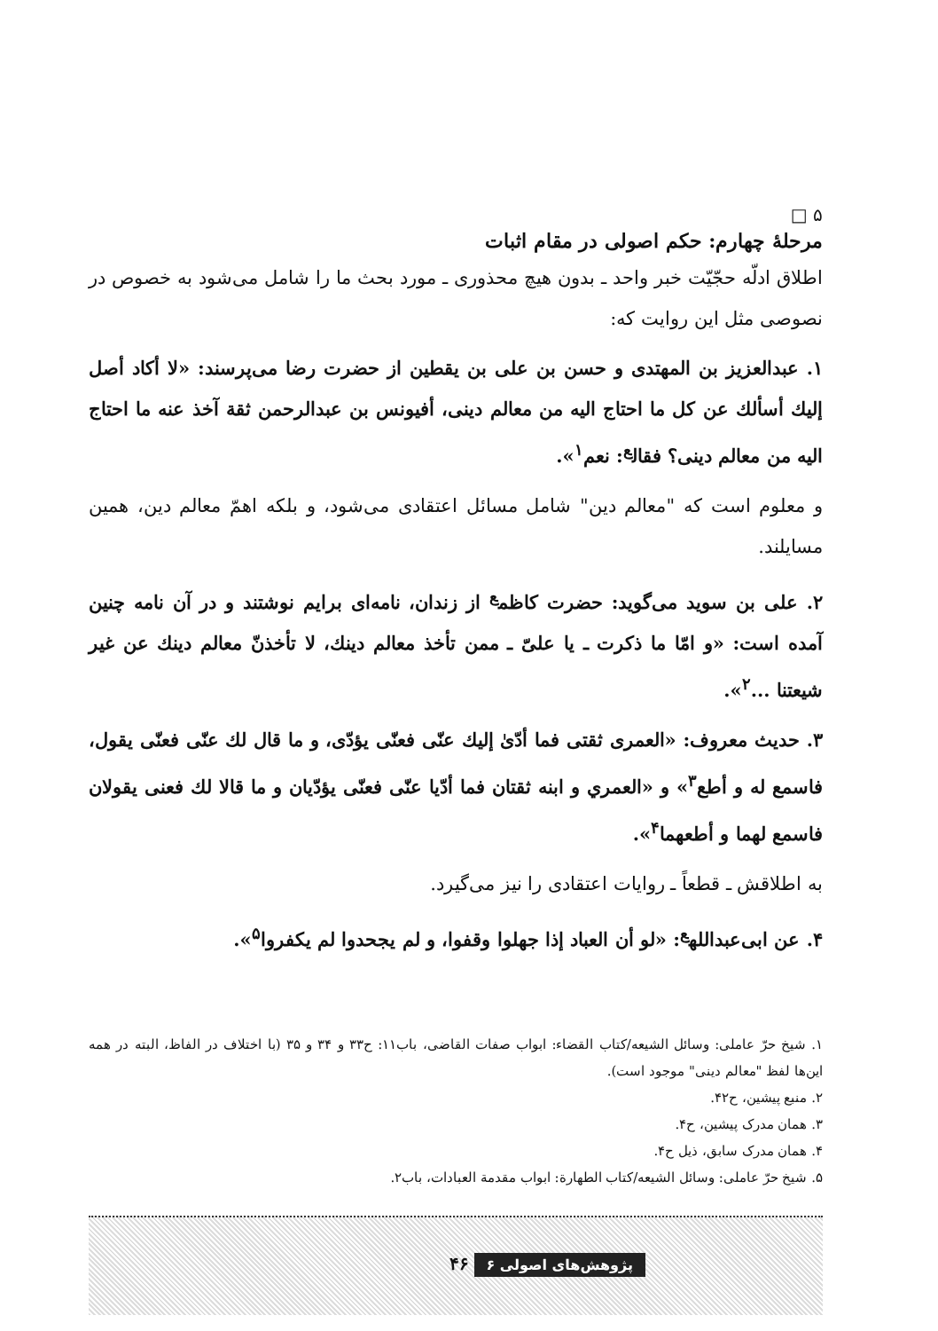۵ □
مرحلۀ چهارم: حکم اصولی در مقام اثبات
اطلاق ادلّه حجّیّت خبر واحد ـ بدون هیچ محذوری ـ مورد بحث ما را شامل می‌شود به خصوص در نصوصی مثل این روایت که:
۱. عبدالعزیز بن المهتدی و حسن بن علی بن یقطین از حضرت رضا می‌پرسند: «لا أکاد أصل إلیك أسألك عن کل ما احتاج الیه من معالم دینی، أفیونس بن عبدالرحمن ثقة آخذ عنه ما احتاج الیه من معالم دینی؟ فقال<sup>ع</sup>: نعم<sup>۱</sup>».
و معلوم است که "معالم دین" شامل مسائل اعتقادی می‌شود، و بلکه اهمّ معالم دین، همین مسایلند.
۲. علی بن سوید می‌گوید: حضرت کاظم<sup>ع</sup> از زندان، نامه‌ای برایم نوشتند و در آن نامه چنین آمده است: «و امّا ما ذکرت ـ یا علیّ ـ ممن تأخذ معالم دینك، لا تأخذنّ معالم دینك عن غیر شیعتنا ...<sup>۲</sup>».
۳. حدیث معروف: «العمری ثقتی فما أدّیٰ إلیك عنّی فعنّی یؤدّی، و ما قال لك عنّی فعنّی یقول، فاسمع له و أطع<sup>۳</sup>» و «العمري و ابنه ثقتان فما أدّیا عنّی فعنّی یؤدّیان و ما قالا لك فعنی یقولان فاسمع لهما و أطعهما<sup>۴</sup>».
به اطلاقش ـ قطعاً ـ روایات اعتقادی را نیز می‌گیرد.
۴. عن ابی‌عبدالله<sup>ع</sup>: «لو أن العباد إذا جهلوا وقفوا، و لم یجحدوا لم یکفروا<sup>۵</sup>».
۱. شیخ حرّ عاملی: وسائل الشیعه/کتاب القضاء: ابواب صفات القاضی، باب۱۱: ح۳۳ و ۳۴ و ۳۵ (با اختلاف در الفاظ، البته در همه این‌ها لفظ "معالم دینی" موجود است).
۲. منبع پیشین، ح۴۲.
۳. همان مدرک پیشین، ح۴.
۴. همان مدرک سابق، ذیل ح۴.
۵. شیخ حرّ عاملی: وسائل الشیعه/کتاب الطهارة: ابواب مقدمة العبادات، باب۲.
پژوهش‌های اصولی ۶ ۴۶